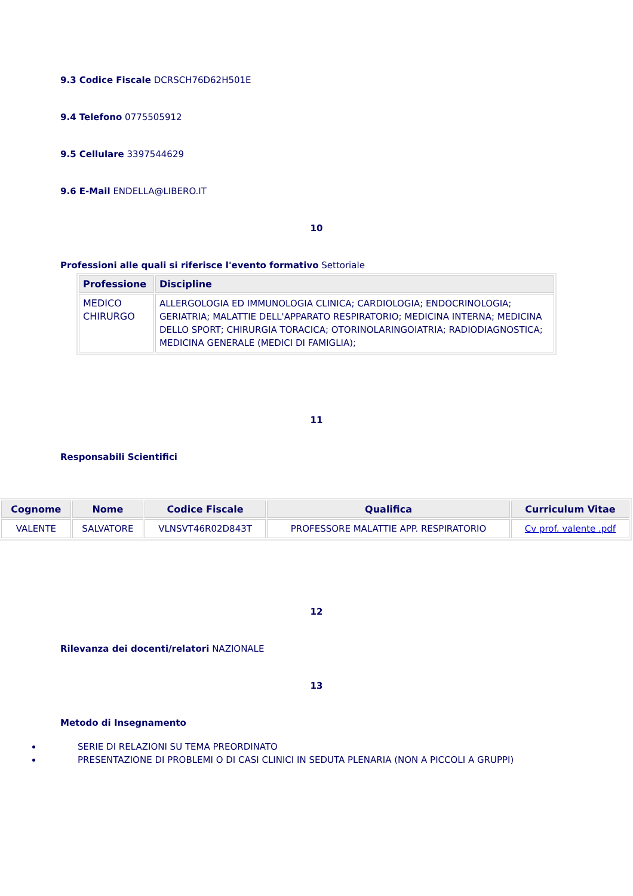9.3 Codice Fiscale DCRSCH76D62H501E
9.4 Telefono 0775505912
9.5 Cellulare 3397544629
9.6 E-Mail ENDELLA@LIBERO.IT
10
Professioni alle quali si riferisce l'evento formativo Settoriale
| Professione | Discipline |
| --- | --- |
| MEDICO CHIRURGO | ALLERGOLOGIA ED IMMUNOLOGIA CLINICA; CARDIOLOGIA; ENDOCRINOLOGIA; GERIATRIA; MALATTIE DELL'APPARATO RESPIRATORIO; MEDICINA INTERNA; MEDICINA DELLO SPORT; CHIRURGIA TORACICA; OTORINOLARINGOIATRIA; RADIODIAGNOSTICA; MEDICINA GENERALE (MEDICI DI FAMIGLIA); |
11
Responsabili Scientifici
| Cognome | Nome | Codice Fiscale | Qualifica | Curriculum Vitae |
| --- | --- | --- | --- | --- |
| VALENTE | SALVATORE | VLNSVT46R02D843T | PROFESSORE MALATTIE APP. RESPIRATORIO | Cv prof. valente .pdf |
12
Rilevanza dei docenti/relatori NAZIONALE
13
Metodo di Insegnamento
SERIE DI RELAZIONI SU TEMA PREORDINATO
PRESENTAZIONE DI PROBLEMI O DI CASI CLINICI IN SEDUTA PLENARIA (NON A PICCOLI A GRUPPI)